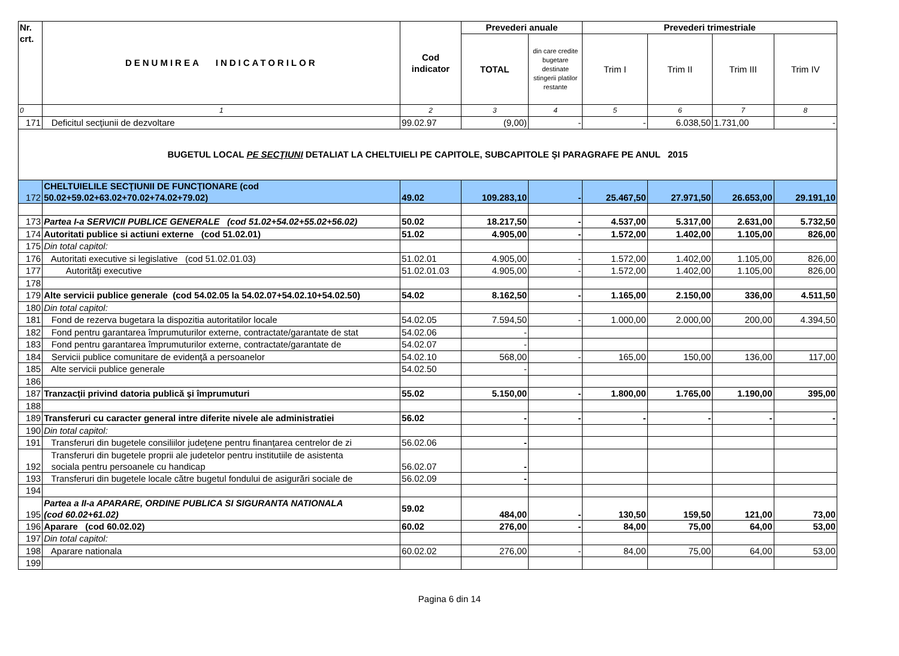| Nr. crt. | DENUMIREA INDICATORILOR | Cod indicator | Prevederi anuale | | Prevederi trimestriale | | | |
| --- | --- | --- | --- | --- | --- | --- | --- | --- |
| | | | TOTAL | din care credite bugetare destinate stingerii platilor restante | Trim I | Trim II | Trim III | Trim IV |
| 0 | 1 | 2 | 3 | 4 | 5 | 6 | 7 | 8 |
| 171 | Deficitul secţiunii de dezvoltare | 99.02.97 | (9,00) | - | - | 6.038,50 | 1.731,00 | - |
| BUGETUL LOCAL PE SECŢIUNI DETALIAT LA CHELTUIELI PE CAPITOLE, SUBCAPITOLE ŞI PARAGRAFE PE ANUL 2015 | | | | | | | | |
| 172 | CHELTUIELILE SECŢIUNII DE FUNCŢIONARE (cod 50.02+59.02+63.02+70.02+74.02+79.02) | 49.02 | 109.283,10 | - | 25.467,50 | 27.971,50 | 26.653,00 | 29.191,10 |
| 173 | Partea I-a SERVICII PUBLICE GENERALE (cod 51.02+54.02+55.02+56.02) | 50.02 | 18.217,50 | - | 4.537,00 | 5.317,00 | 2.631,00 | 5.732,50 |
| 174 | Autoritati publice si actiuni externe (cod 51.02.01) | 51.02 | 4.905,00 | - | 1.572,00 | 1.402,00 | 1.105,00 | 826,00 |
| 175 | Din total capitol: | | | | | | | |
| 176 | Autoritati executive si legislative (cod 51.02.01.03) | 51.02.01 | 4.905,00 | - | 1.572,00 | 1.402,00 | 1.105,00 | 826,00 |
| 177 | Autorităţi executive | 51.02.01.03 | 4.905,00 | - | 1.572,00 | 1.402,00 | 1.105,00 | 826,00 |
| 178 | | | | | | | | |
| 179 | Alte servicii publice generale (cod 54.02.05 la 54.02.07+54.02.10+54.02.50) | 54.02 | 8.162,50 | - | 1.165,00 | 2.150,00 | 336,00 | 4.511,50 |
| 180 | Din total capitol: | | | | | | | |
| 181 | Fond de rezerva bugetara la dispozitia autoritatilor locale | 54.02.05 | 7.594,50 | - | 1.000,00 | 2.000,00 | 200,00 | 4.394,50 |
| 182 | Fond pentru garantarea împrumuturilor externe, contractate/garantate de stat | 54.02.06 | - | | | | | |
| 183 | Fond pentru garantarea împrumuturilor externe, contractate/garantate de | 54.02.07 | - | | | | | |
| 184 | Servicii publice comunitare de evidenţă a persoanelor | 54.02.10 | 568,00 | - | 165,00 | 150,00 | 136,00 | 117,00 |
| 185 | Alte servicii publice generale | 54.02.50 | - | | | | | |
| 186 | | | | | | | | |
| 187 | Tranzacţii privind datoria publică şi împrumuturi | 55.02 | 5.150,00 | - | 1.800,00 | 1.765,00 | 1.190,00 | 395,00 |
| 188 | | | | | | | | |
| 189 | Transferuri cu caracter general intre diferite nivele ale administratiei | 56.02 | - | - | - | - | - | - |
| 190 | Din total capitol: | | | | | | | |
| 191 | Transferuri din bugetele consiliilor judeţene pentru finanţarea centrelor de zi | 56.02.06 | - | | | | | |
| 192 | Transferuri din bugetele proprii ale judetelor pentru institutiile de asistenta sociala pentru persoanele cu handicap | 56.02.07 | - | | | | | |
| 193 | Transferuri din bugetele locale către bugetul fondului de asigurări sociale de | 56.02.09 | - | | | | | |
| 194 | | | | | | | | |
| 195 | Partea a II-a APARARE, ORDINE PUBLICA SI SIGURANTA NATIONALA (cod 60.02+61.02) | 59.02 | 484,00 | - | 130,50 | 159,50 | 121,00 | 73,00 |
| 196 | Aparare (cod 60.02.02) | 60.02 | 276,00 | - | 84,00 | 75,00 | 64,00 | 53,00 |
| 197 | Din total capitol: | | | | | | | |
| 198 | Aparare nationala | 60.02.02 | 276,00 | - | 84,00 | 75,00 | 64,00 | 53,00 |
| 199 | | | | | | | | |
Pagina 6 din 14